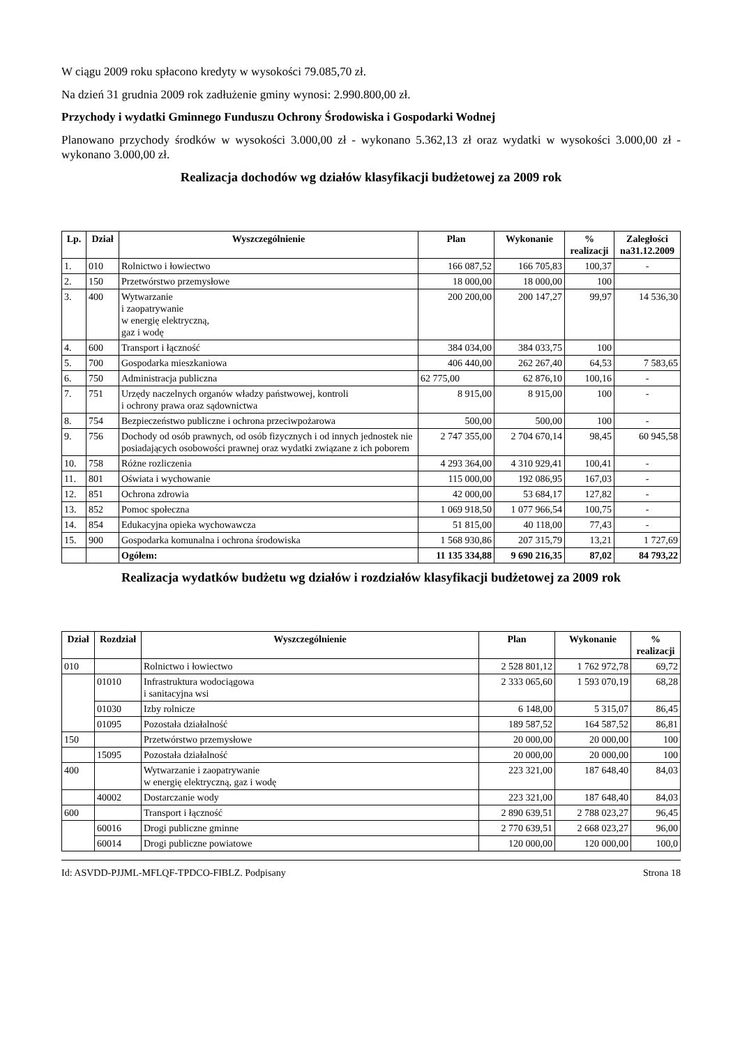W ciągu 2009 roku spłacono kredyty w wysokości 79.085,70 zł.
Na dzień 31 grudnia 2009 rok zadłużenie gminy wynosi: 2.990.800,00 zł.
Przychody i wydatki Gminnego Funduszu Ochrony Środowiska i Gospodarki Wodnej
Planowano przychody środków w wysokości 3.000,00 zł - wykonano 5.362,13 zł oraz wydatki w wysokości 3.000,00 zł - wykonano 3.000,00 zł.
Realizacja dochodów wg działów klasyfikacji budżetowej za 2009 rok
| Lp. | Dział | Wyszczególnienie | Plan | Wykonanie | % realizacji | Zaległości na31.12.2009 |
| --- | --- | --- | --- | --- | --- | --- |
| 1. | 010 | Rolnictwo i łowiectwo | 166 087,52 | 166 705,83 | 100,37 | - |
| 2. | 150 | Przetwórstwo przemysłowe | 18 000,00 | 18 000,00 | 100 | |
| 3. | 400 | Wytwarzanie i zaopatrywanie w energię elektryczną, gaz i wodę | 200 200,00 | 200 147,27 | 99,97 | 14 536,30 |
| 4. | 600 | Transport i łączność | 384 034,00 | 384 033,75 | 100 | |
| 5. | 700 | Gospodarka mieszkaniowa | 406 440,00 | 262 267,40 | 64,53 | 7 583,65 |
| 6. | 750 | Administracja publiczna | 62 775,00 | 62 876,10 | 100,16 | - |
| 7. | 751 | Urzędy naczelnych organów władzy państwowej, kontroli i ochrony prawa oraz sądownictwa | 8 915,00 | 8 915,00 | 100 | - |
| 8. | 754 | Bezpieczeństwo publiczne i ochrona przeciwpożarowa | 500,00 | 500,00 | 100 | - |
| 9. | 756 | Dochody od osób prawnych, od osób fizycznych i od innych jednostek nie posiadających osobowości prawnej oraz wydatki związane z ich poborem | 2 747 355,00 | 2 704 670,14 | 98,45 | 60 945,58 |
| 10. | 758 | Różne rozliczenia | 4 293 364,00 | 4 310 929,41 | 100,41 | - |
| 11. | 801 | Oświata i wychowanie | 115 000,00 | 192 086,95 | 167,03 | - |
| 12. | 851 | Ochrona zdrowia | 42 000,00 | 53 684,17 | 127,82 | - |
| 13. | 852 | Pomoc społeczna | 1 069 918,50 | 1 077 966,54 | 100,75 | - |
| 14. | 854 | Edukacyjna opieka wychowawcza | 51 815,00 | 40 118,00 | 77,43 | - |
| 15. | 900 | Gospodarka komunalna i ochrona środowiska | 1 568 930,86 | 207 315,79 | 13,21 | 1 727,69 |
| | | Ogółem: | 11 135 334,88 | 9 690 216,35 | 87,02 | 84 793,22 |
Realizacja wydatków budżetu wg działów i rozdziałów klasyfikacji budżetowej za 2009 rok
| Dział | Rozdział | Wyszczególnienie | Plan | Wykonanie | % realizacji |
| --- | --- | --- | --- | --- | --- |
| 010 | | Rolnictwo i łowiectwo | 2 528 801,12 | 1 762 972,78 | 69,72 |
| | 01010 | Infrastruktura wodociągowa i sanitacyjna wsi | 2 333 065,60 | 1 593 070,19 | 68,28 |
| | 01030 | Izby rolnicze | 6 148,00 | 5 315,07 | 86,45 |
| | 01095 | Pozostała działalność | 189 587,52 | 164 587,52 | 86,81 |
| 150 | | Przetwórstwo przemysłowe | 20 000,00 | 20 000,00 | 100 |
| | 15095 | Pozostała działalność | 20 000,00 | 20 000,00 | 100 |
| 400 | | Wytwarzanie i zaopatrywanie w energię elektryczną, gaz i wodę | 223 321,00 | 187 648,40 | 84,03 |
| | 40002 | Dostarczanie wody | 223 321,00 | 187 648,40 | 84,03 |
| 600 | | Transport i łączność | 2 890 639,51 | 2 788 023,27 | 96,45 |
| | 60016 | Drogi publiczne gminne | 2 770 639,51 | 2 668 023,27 | 96,00 |
| | 60014 | Drogi publiczne powiatowe | 120 000,00 | 120 000,00 | 100,0 |
Id: ASVDD-PJJML-MFLQF-TPDCO-FIBLZ. Podpisany Strona 18